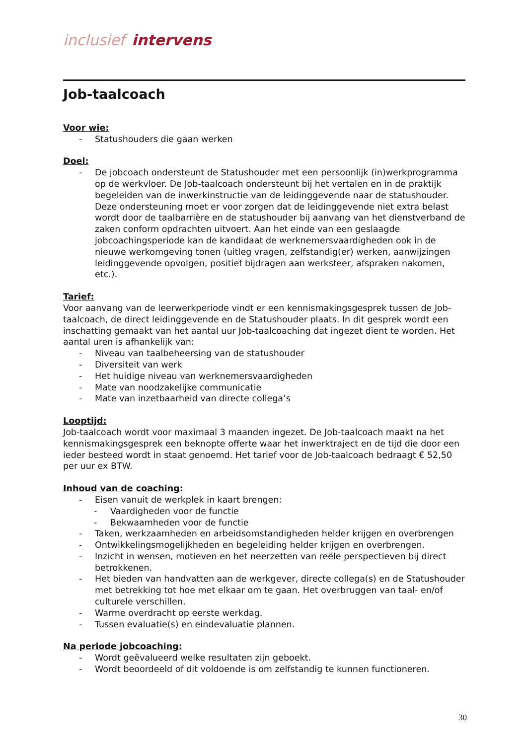inclusief intervens
Job-taalcoach
Voor wie:
- Statushouders die gaan werken
Doel:
- De jobcoach ondersteunt de Statushouder met een persoonlijk (in)werkprogramma op de werkvloer. De Job-taalcoach ondersteunt bij het vertalen en in de praktijk begeleiden van de inwerkinstructie van de leidinggevende naar de statushouder. Deze ondersteuning moet er voor zorgen dat de leidinggevende niet extra belast wordt door de taalbarrière en de statushouder bij aanvang van het dienstverband de zaken conform opdrachten uitvoert. Aan het einde van een geslaagde jobcoachingsperiode kan de kandidaat de werknemersvaardigheden ook in de nieuwe werkomgeving tonen (uitleg vragen, zelfstandig(er) werken, aanwijzingen leidinggevende opvolgen, positief bijdragen aan werksfeer, afspraken nakomen, etc.).
Tarief:
Voor aanvang van de leerwerkperiode vindt er een kennismakingsgesprek tussen de Job-taalcoach, de direct leidinggevende en de Statushouder plaats. In dit gesprek wordt een inschatting gemaakt van het aantal uur Job-taalcoaching dat ingezet dient te worden. Het aantal uren is afhankelijk van:
- Niveau van taalbeheersing van de statushouder
- Diversiteit van werk
- Het huidige niveau van werknemersvaardigheden
- Mate van noodzakelijke communicatie
- Mate van inzetbaarheid van directe collega’s
Looptijd:
Job-taalcoach wordt voor maximaal 3 maanden ingezet. De Job-taalcoach maakt na het kennismakingsgesprek een beknopte offerte waar het inwerktraject en de tijd die door een ieder besteed wordt in staat genoemd. Het tarief voor de Job-taalcoach bedraagt € 52,50 per uur ex BTW.
Inhoud van de coaching:
- Eisen vanuit de werkplek in kaart brengen:
- Vaardigheden voor de functie
- Bekwaamheden voor de functie
- Taken, werkzaamheden en arbeidsomstandigheden helder krijgen en overbrengen
- Ontwikkelingsmogelijkheden en begeleiding helder krijgen en overbrengen.
- Inzicht in wensen, motieven en het neerzetten van reële perspectieven bij direct betrokkenen.
- Het bieden van handvatten aan de werkgever, directe collega(s) en de Statushouder met betrekking tot hoe met elkaar om te gaan. Het overbruggen van taal- en/of culturele verschillen.
- Warme overdracht op eerste werkdag.
- Tussen evaluatie(s) en eindevaluatie plannen.
Na periode jobcoaching:
- Wordt geëvalueerd welke resultaten zijn geboekt.
- Wordt beoordeeld of dit voldoende is om zelfstandig te kunnen functioneren.
30